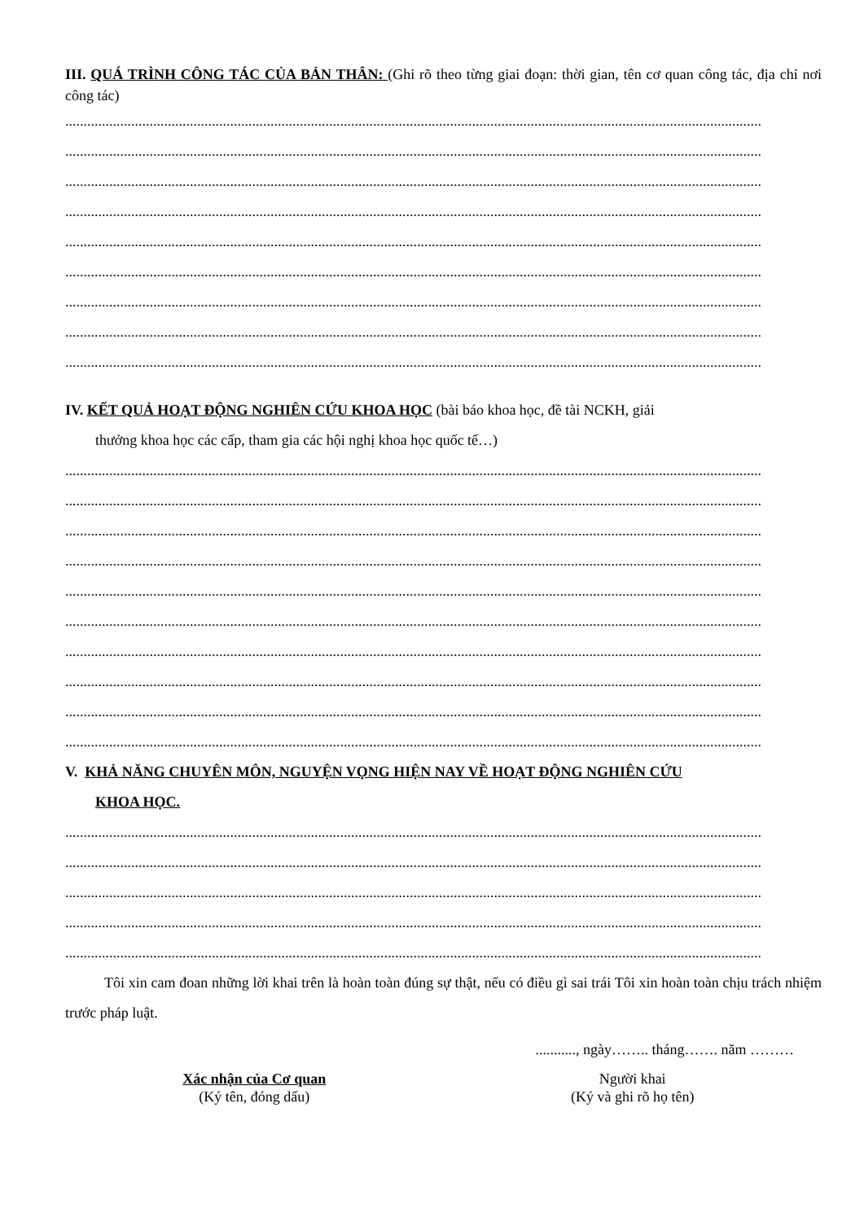III. QUÁ TRÌNH CÔNG TÁC CỦA BẢN THÂN: (Ghi rõ theo từng giai đoạn: thời gian, tên cơ quan công tác, địa chỉ nơi công tác)
..............................................................................................................................................................................................
..............................................................................................................................................................................................
..............................................................................................................................................................................................
..............................................................................................................................................................................................
..............................................................................................................................................................................................
..............................................................................................................................................................................................
..............................................................................................................................................................................................
..............................................................................................................................................................................................
..............................................................................................................................................................................................
IV. KẾT QUẢ HOẠT ĐỘNG NGHIÊN CỨU KHOA HỌC (bài báo khoa học, đề tài NCKH, giải
thưởng khoa học các cấp, tham gia các hội nghị khoa học quốc tế…)
..............................................................................................................................................................................................
..............................................................................................................................................................................................
..............................................................................................................................................................................................
..............................................................................................................................................................................................
..............................................................................................................................................................................................
..............................................................................................................................................................................................
..............................................................................................................................................................................................
..............................................................................................................................................................................................
..............................................................................................................................................................................................
..............................................................................................................................................................................................
V. KHẢ NĂNG CHUYÊN MÔN, NGUYỆN VỌNG HIỆN NAY VỀ HOẠT ĐỘNG NGHIÊN CỨU
KHOA HỌC.
..............................................................................................................................................................................................
..............................................................................................................................................................................................
..............................................................................................................................................................................................
..............................................................................................................................................................................................
..............................................................................................................................................................................................
Tôi xin cam đoan những lời khai trên là hoàn toàn đúng sự thật, nếu có điều gì sai trái Tôi xin hoàn toàn chịu trách nhiệm trước pháp luật.
..........., ngày…….. tháng……. năm ………
Xác nhận của Cơ quan
(Ký tên, đóng dấu)
Người khai
(Ký và ghi rõ họ tên)